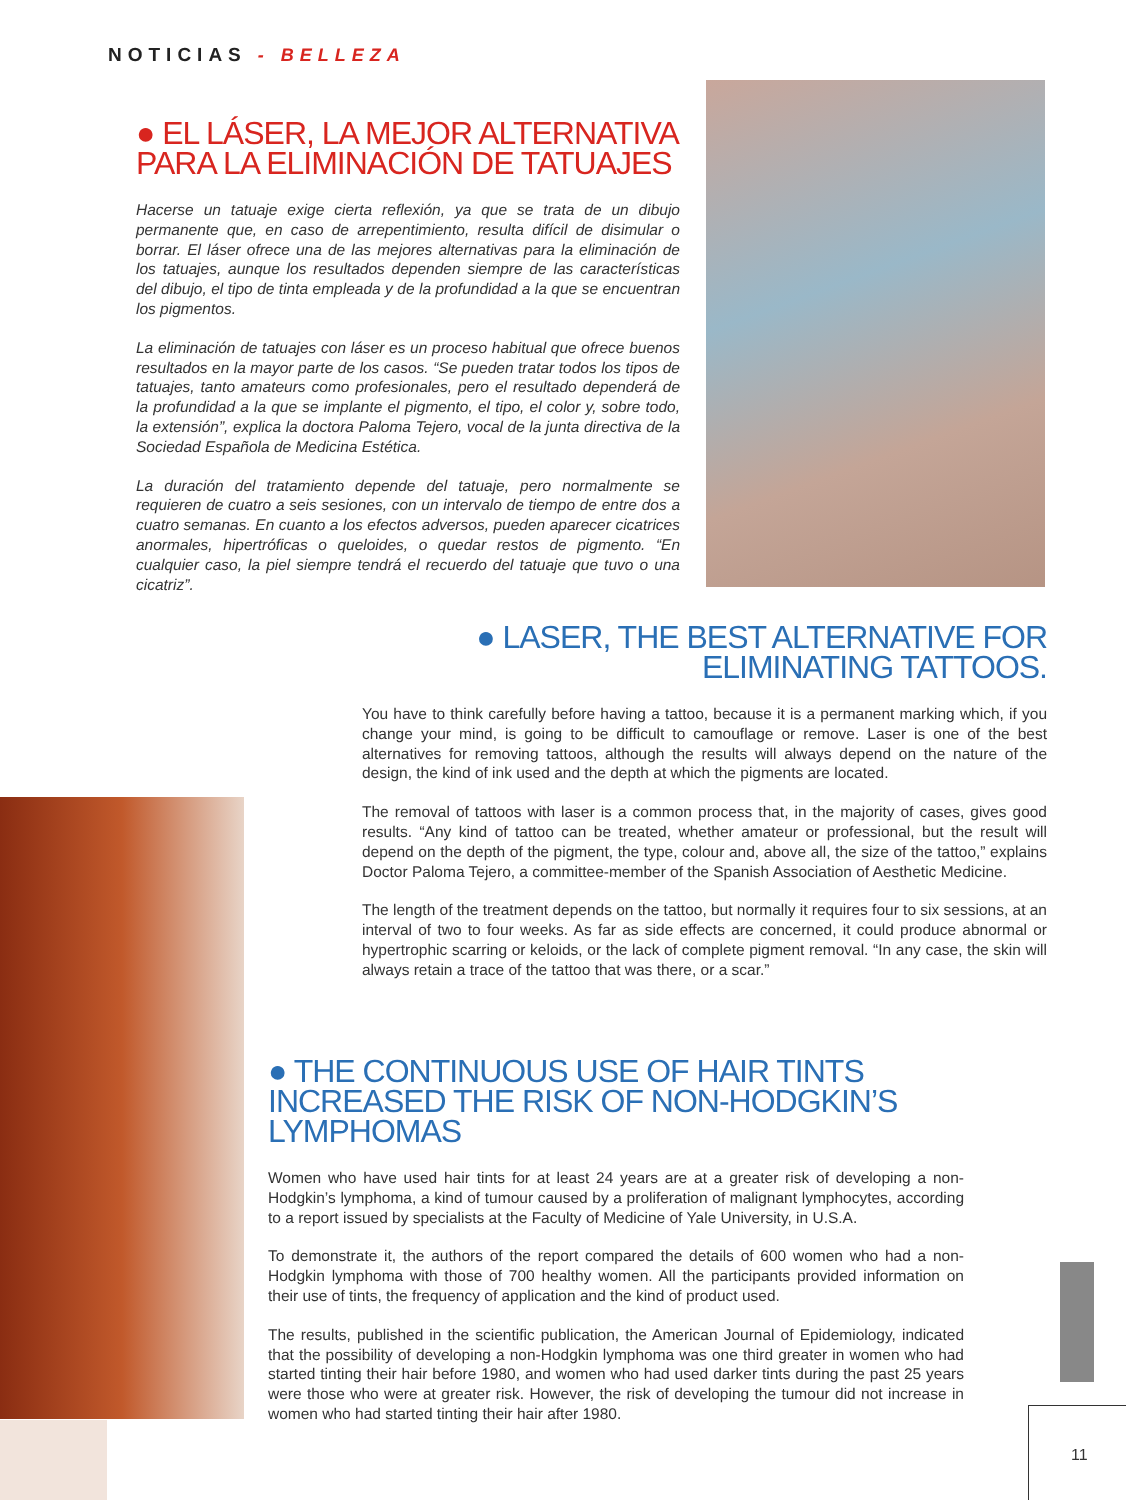NOTICIAS - BELLEZA
● EL LÁSER, LA MEJOR ALTERNATIVA PARA LA ELIMINACIÓN DE TATUAJES
Hacerse un tatuaje exige cierta reflexión, ya que se trata de un dibujo permanente que, en caso de arrepentimiento, resulta difícil de disimular o borrar. El láser ofrece una de las mejores alternativas para la eliminación de los tatuajes, aunque los resultados dependen siempre de las características del dibujo, el tipo de tinta empleada y de la profundidad a la que se encuentran los pigmentos.
La eliminación de tatuajes con láser es un proceso habitual que ofrece buenos resultados en la mayor parte de los casos. “Se pueden tratar todos los tipos de tatuajes, tanto amateurs como profesionales, pero el resultado dependerá de la profundidad a la que se implante el pigmento, el tipo, el color y, sobre todo, la extensión”, explica la doctora Paloma Tejero, vocal de la junta directiva de la Sociedad Española de Medicina Estética.
La duración del tratamiento depende del tatuaje, pero normalmente se requieren de cuatro a seis sesiones, con un intervalo de tiempo de entre dos a cuatro semanas. En cuanto a los efectos adversos, pueden aparecer cicatrices anormales, hipertróficas o queloides, o quedar restos de pigmento. “En cualquier caso, la piel siempre tendrá el recuerdo del tatuaje que tuvo o una cicatriz”.
● LASER, THE BEST ALTERNATIVE FOR ELIMINATING TATTOOS.
You have to think carefully before having a tattoo, because it is a permanent marking which, if you change your mind, is going to be difficult to camouflage or remove. Laser is one of the best alternatives for removing tattoos, although the results will always depend on the nature of the design, the kind of ink used and the depth at which the pigments are located.
The removal of tattoos with laser is a common process that, in the majority of cases, gives good results. “Any kind of tattoo can be treated, whether amateur or professional, but the result will depend on the depth of the pigment, the type, colour and, above all, the size of the tattoo,” explains Doctor Paloma Tejero, a committee-member of the Spanish Association of Aesthetic Medicine.
The length of the treatment depends on the tattoo, but normally it requires four to six sessions, at an interval of two to four weeks. As far as side effects are concerned, it could produce abnormal or hypertrophic scarring or keloids, or the lack of complete pigment removal. “In any case, the skin will always retain a trace of the tattoo that was there, or a scar.”
● THE CONTINUOUS USE OF HAIR TINTS INCREASED THE RISK OF NON-HODGKIN’S LYMPHOMAS
Women who have used hair tints for at least 24 years are at a greater risk of developing a non-Hodgkin’s lymphoma, a kind of tumour caused by a proliferation of malignant lymphocytes, according to a report issued by specialists at the Faculty of Medicine of Yale University, in U.S.A.
To demonstrate it, the authors of the report compared the details of 600 women who had a non-Hodgkin lymphoma with those of 700 healthy women. All the participants provided information on their use of tints, the frequency of application and the kind of product used.
The results, published in the scientific publication, the American Journal of Epidemiology, indicated that the possibility of developing a non-Hodgkin lymphoma was one third greater in women who had started tinting their hair before 1980, and women who had used darker tints during the past 25 years were those who were at greater risk. However, the risk of developing the tumour did not increase in women who had started tinting their hair after 1980.
11